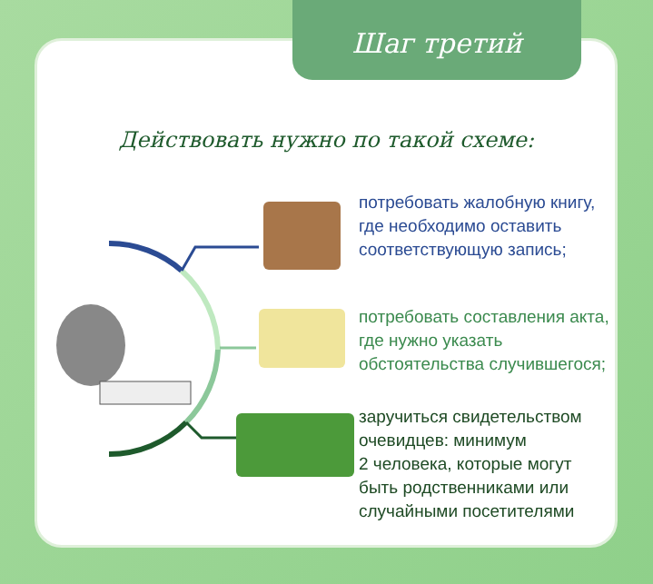Шаг третий
Действовать нужно по такой схеме:
потребовать жалобную книгу,
где необходимо оставить
соответствующую запись;
потребовать составления акта,
где нужно указать
обстоятельства случившегося;
заручиться свидетельством
очевидцев: минимум
2 человека, которые могут
быть родственниками или
случайными посетителями